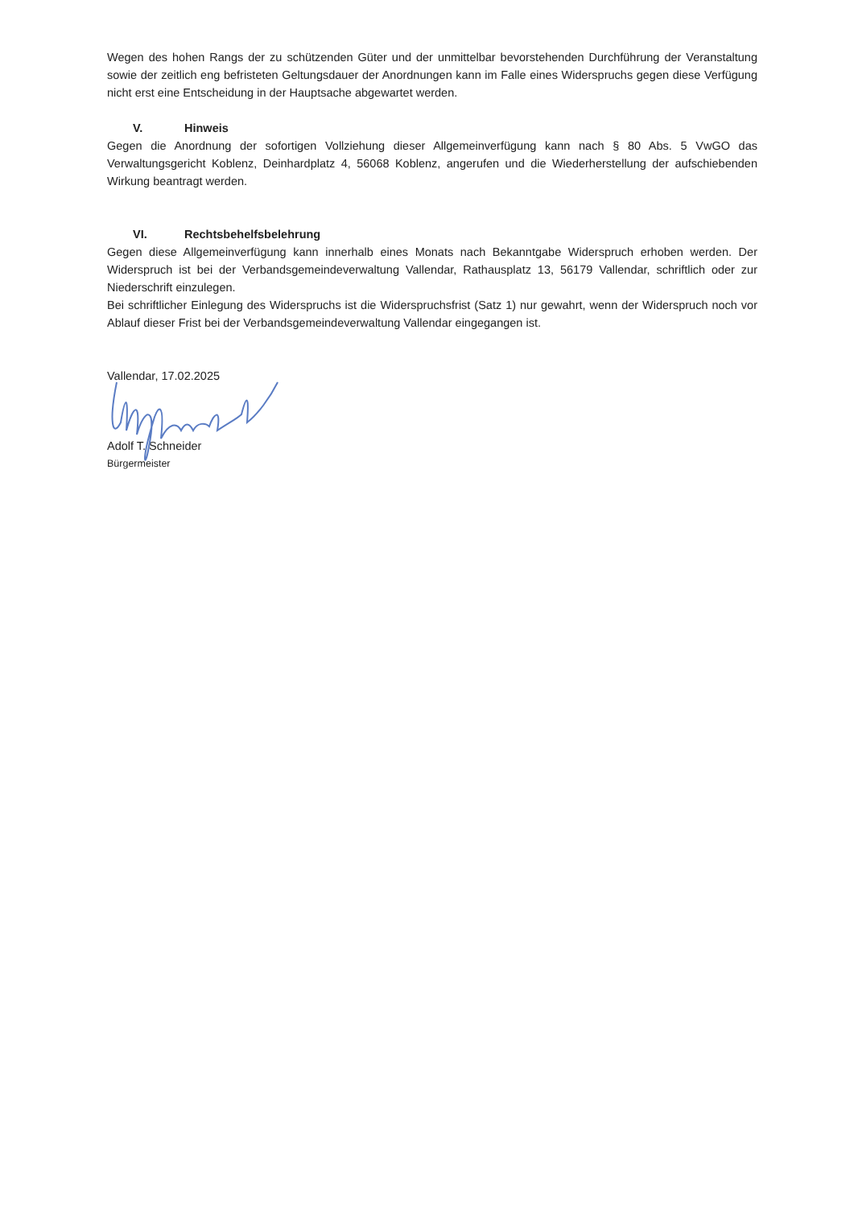Wegen des hohen Rangs der zu schützenden Güter und der unmittelbar bevorstehenden Durchführung der Veranstaltung sowie der zeitlich eng befristeten Geltungsdauer der Anordnungen kann im Falle eines Widerspruchs gegen diese Verfügung nicht erst eine Entscheidung in der Hauptsache abgewartet werden.
V. Hinweis
Gegen die Anordnung der sofortigen Vollziehung dieser Allgemeinverfügung kann nach § 80 Abs. 5 VwGO das Verwaltungsgericht Koblenz, Deinhardplatz 4, 56068 Koblenz, angerufen und die Wiederherstellung der aufschiebenden Wirkung beantragt werden.
VI. Rechtsbehelfsbelehrung
Gegen diese Allgemeinverfügung kann innerhalb eines Monats nach Bekanntgabe Widerspruch erhoben werden. Der Widerspruch ist bei der Verbandsgemeindeverwaltung Vallendar, Rathausplatz 13, 56179 Vallendar, schriftlich oder zur Niederschrift einzulegen.
Bei schriftlicher Einlegung des Widerspruchs ist die Widerspruchsfrist (Satz 1) nur gewahrt, wenn der Widerspruch noch vor Ablauf dieser Frist bei der Verbandsgemeindeverwaltung Vallendar eingegangen ist.
Vallendar, 17.02.2025
Adolf T. Schneider
Bürgermeister